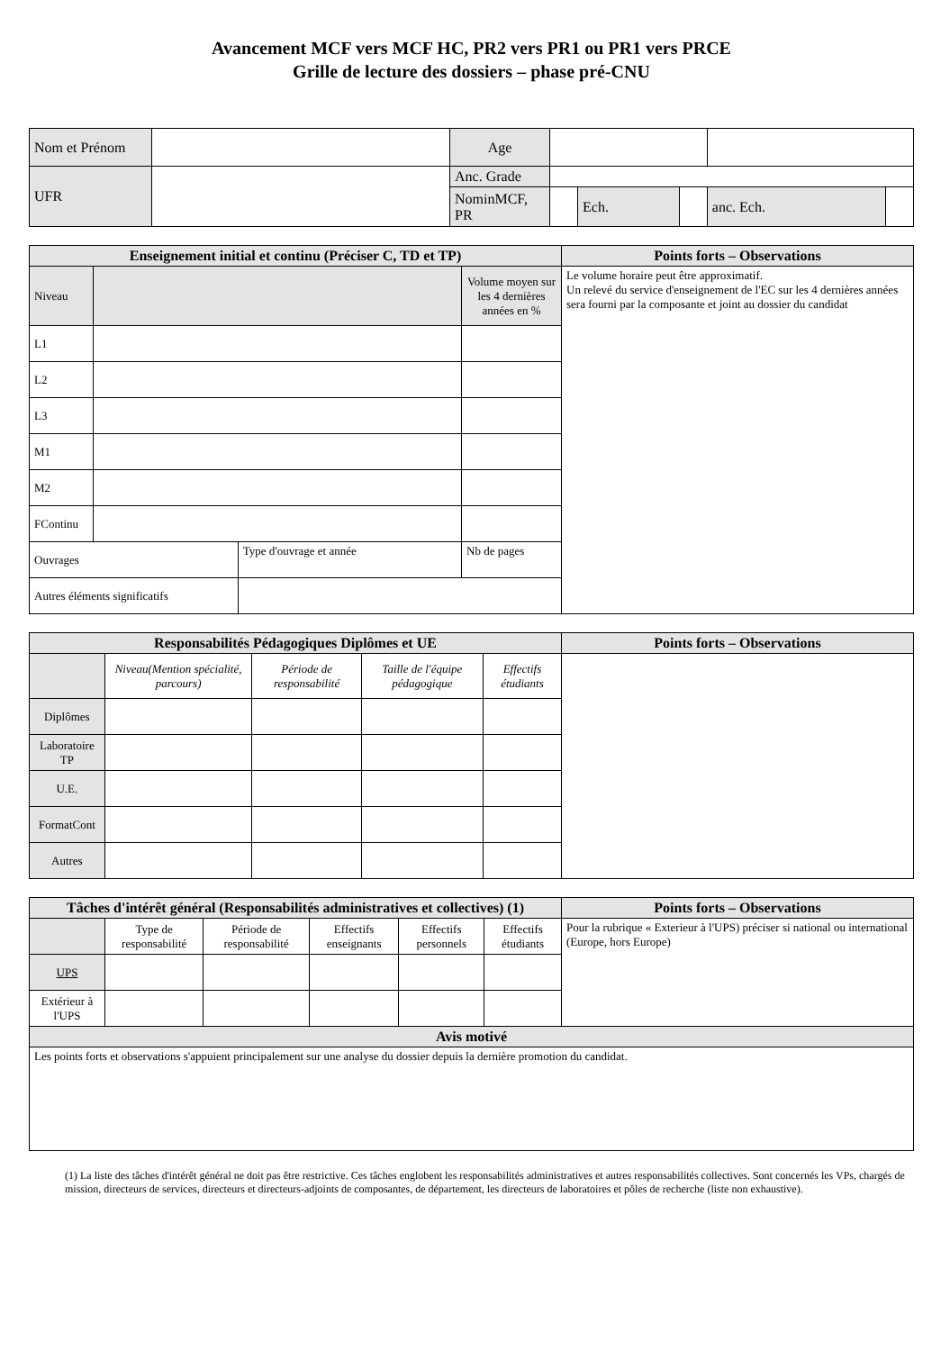Avancement MCF vers MCF HC, PR2 vers PR1 ou PR1 vers PRCE
Grille de lecture des dossiers – phase pré-CNU
| Nom et Prénom | | Age | | | | | |
| UFR | | Anc. Grade | | | | | |
| | | NominMCF, PR | | Ech. | | anc. Ech. | |
| Enseignement initial et continu (Préciser C, TD et TP) | | | | Points forts – Observations |
| --- | --- | --- | --- | --- |
| Niveau | | | Volume moyen sur les 4 dernières années en % | Le volume horaire peut être approximatif. Un relevé du service d'enseignement de l'EC sur les 4 dernières années sera fourni par la composante et joint au dossier du candidat |
| L1 | | | | |
| L2 | | | | |
| L3 | | | | |
| M1 | | | | |
| M2 | | | | |
| FContinu | | | | |
| Ouvrages | | Type d'ouvrage et année | Nb de pages | |
| Autres éléments significatifs | | | | |
| Responsabilités Pédagogiques Diplômes et UE | | | | | Points forts – Observations |
| --- | --- | --- | --- | --- | --- |
| | Niveau(Mention spécialité, parcours) | Période de responsabilité | Taille de l'équipe pédagogique | Effectifs étudiants | |
| Diplômes | | | | | |
| Laboratoire TP | | | | | |
| U.E. | | | | | |
| FormatCont | | | | | |
| Autres | | | | | |
| Tâches d'intérêt général (Responsabilités administratives et collectives) (1) | | | | | | Points forts – Observations |
| --- | --- | --- | --- | --- | --- | --- |
| | Type de responsabilité | Période de responsabilité | Effectifs enseignants | Effectifs personnels | Effectifs étudiants | Pour la rubrique « Exterieur à l'UPS) préciser si national ou international (Europe, hors Europe) |
| UPS | | | | | | |
| Extérieur à l'UPS | | | | | | |
| Avis motivé | | | | | | |
| Les points forts et observations s'appuient principalement sur une analyse du dossier depuis la dernière promotion du candidat. | | | | | | |
(1) La liste des tâches d'intérêt général ne doit pas être restrictive. Ces tâches englobent les responsabilités administratives et autres responsabilités collectives. Sont concernés les VPs, chargés de mission, directeurs de services, directeurs et directeurs-adjoints de composantes, de département, les directeurs de laboratoires et pôles de recherche (liste non exhaustive).